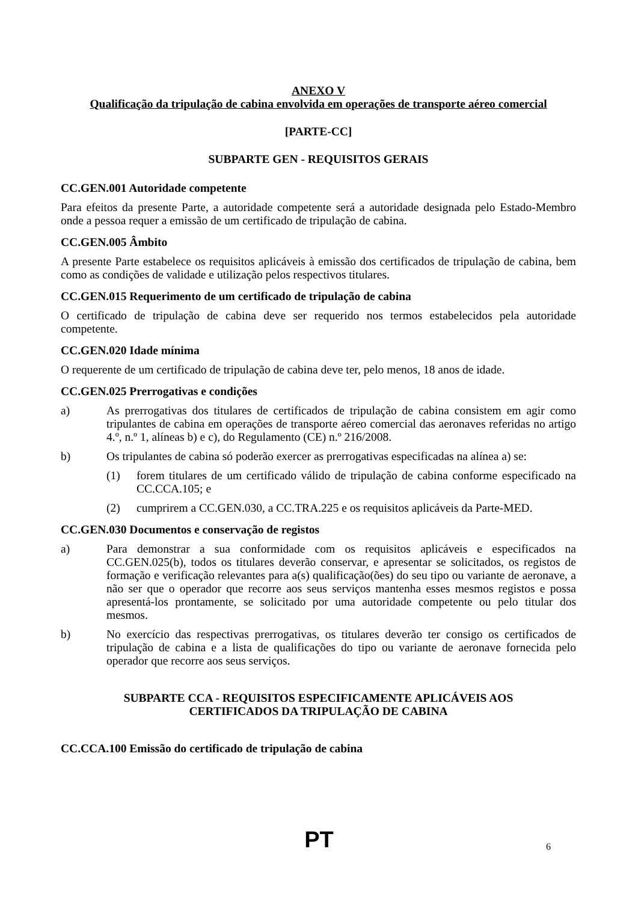ANEXO V
Qualificação da tripulação de cabina envolvida em operações de transporte aéreo comercial
[PARTE-CC]
SUBPARTE GEN - REQUISITOS GERAIS
CC.GEN.001 Autoridade competente
Para efeitos da presente Parte, a autoridade competente será a autoridade designada pelo Estado-Membro onde a pessoa requer a emissão de um certificado de tripulação de cabina.
CC.GEN.005 Âmbito
A presente Parte estabelece os requisitos aplicáveis à emissão dos certificados de tripulação de cabina, bem como as condições de validade e utilização pelos respectivos titulares.
CC.GEN.015 Requerimento de um certificado de tripulação de cabina
O certificado de tripulação de cabina deve ser requerido nos termos estabelecidos pela autoridade competente.
CC.GEN.020 Idade mínima
O requerente de um certificado de tripulação de cabina deve ter, pelo menos, 18 anos de idade.
CC.GEN.025 Prerrogativas e condições
a) As prerrogativas dos titulares de certificados de tripulação de cabina consistem em agir como tripulantes de cabina em operações de transporte aéreo comercial das aeronaves referidas no artigo 4.º, n.º 1, alíneas b) e c), do Regulamento (CE) n.º 216/2008.
b) Os tripulantes de cabina só poderão exercer as prerrogativas especificadas na alínea a) se:
(1) forem titulares de um certificado válido de tripulação de cabina conforme especificado na CC.CCA.105; e
(2) cumprirem a CC.GEN.030, a CC.TRA.225 e os requisitos aplicáveis da Parte-MED.
CC.GEN.030 Documentos e conservação de registos
a) Para demonstrar a sua conformidade com os requisitos aplicáveis e especificados na CC.GEN.025(b), todos os titulares deverão conservar, e apresentar se solicitados, os registos de formação e verificação relevantes para a(s) qualificação(ões) do seu tipo ou variante de aeronave, a não ser que o operador que recorre aos seus serviços mantenha esses mesmos registos e possa apresentá-los prontamente, se solicitado por uma autoridade competente ou pelo titular dos mesmos.
b) No exercício das respectivas prerrogativas, os titulares deverão ter consigo os certificados de tripulação de cabina e a lista de qualificações do tipo ou variante de aeronave fornecida pelo operador que recorre aos seus serviços.
SUBPARTE CCA - REQUISITOS ESPECIFICAMENTE APLICÁVEIS AOS
CERTIFICADOS DA TRIPULAÇÃO DE CABINA
CC.CCA.100 Emissão do certificado de tripulação de cabina
PT
6